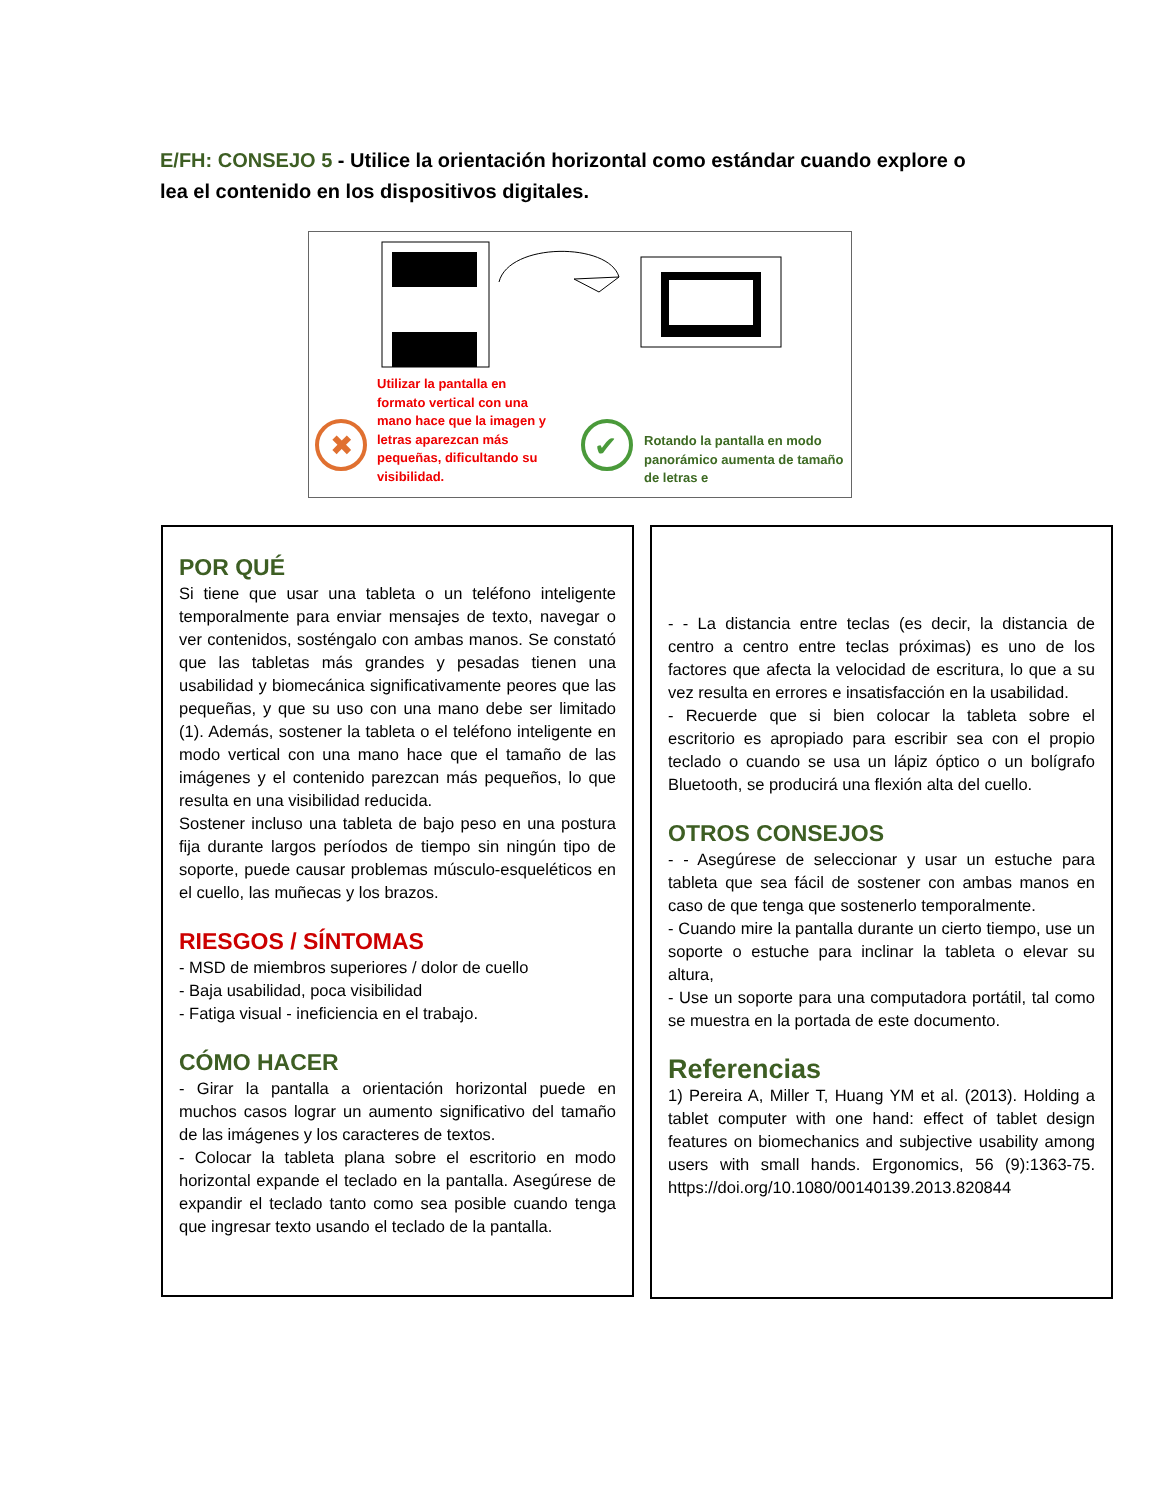E/FH: CONSEJO 5 - Utilice la orientación horizontal como estándar cuando explore o lea el contenido en los dispositivos digitales.
✖
✔
Utilizar la pantalla en formato vertical con una mano hace que la imagen y letras aparezcan más pequeñas, dificultando su visibilidad.
Rotando la pantalla en modo panorámico aumenta de tamaño de letras e
POR QUÉ
Si tiene que usar una tableta o un teléfono inteligente temporalmente para enviar mensajes de texto, navegar o ver contenidos, sosténgalo con ambas manos. Se constató que las tabletas más grandes y pesadas tienen una usabilidad y biomecánica significativamente peores que las pequeñas, y que su uso con una mano debe ser limitado (1). Además, sostener la tableta o el teléfono inteligente en modo vertical con una mano hace que el tamaño de las imágenes y el contenido parezcan más pequeños, lo que resulta en una visibilidad reducida.
Sostener incluso una tableta de bajo peso en una postura fija durante largos períodos de tiempo sin ningún tipo de soporte, puede causar problemas músculo-esqueléticos en el cuello, las muñecas y los brazos.
RIESGOS / SÍNTOMAS
- MSD de miembros superiores / dolor de cuello
- Baja usabilidad, poca visibilidad
- Fatiga visual - ineficiencia en el trabajo.
CÓMO HACER
- Girar la pantalla a orientación horizontal puede en muchos casos lograr un aumento significativo del tamaño de las imágenes y los caracteres de textos.
- Colocar la tableta plana sobre el escritorio en modo horizontal expande el teclado en la pantalla. Asegúrese de expandir el teclado tanto como sea posible cuando tenga que ingresar texto usando el teclado de la pantalla.
- - La distancia entre teclas (es decir, la distancia de centro a centro entre teclas próximas) es uno de los factores que afecta la velocidad de escritura, lo que a su vez resulta en errores e insatisfacción en la usabilidad.
- Recuerde que si bien colocar la tableta sobre el escritorio es apropiado para escribir sea con el propio teclado o cuando se usa un lápiz óptico o un bolígrafo Bluetooth, se producirá una flexión alta del cuello.
OTROS CONSEJOS
- - Asegúrese de seleccionar y usar un estuche para tableta que sea fácil de sostener con ambas manos en caso de que tenga que sostenerlo temporalmente.
- Cuando mire la pantalla durante un cierto tiempo, use un soporte o estuche para inclinar la tableta o elevar su altura,
- Use un soporte para una computadora portátil, tal como se muestra en la portada de este documento.
Referencias
1) Pereira A, Miller T, Huang YM et al. (2013). Holding a tablet computer with one hand: effect of tablet design features on biomechanics and subjective usability among users with small hands. Ergonomics, 56 (9):1363-75. https://doi.org/10.1080/00140139.2013.820844